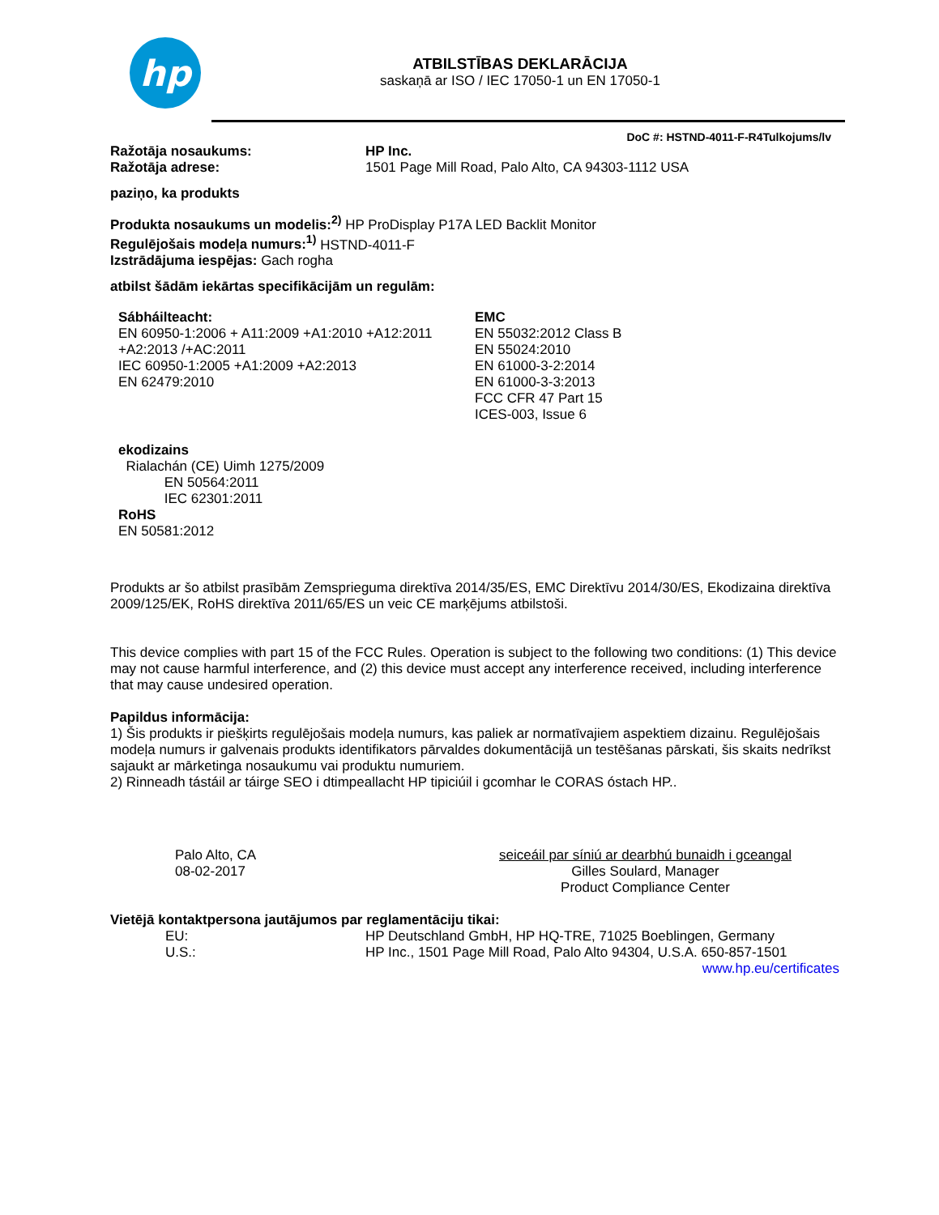hp
ATBILSTĪBAS DEKLARĀCIJA
saskaņā ar ISO / IEC 17050-1 un EN 17050-1
DoC #: HSTND-4011-F-R4Tulkojums/lv
Ražotāja nosaukums: HP Inc.
Ražotāja adrese: 1501 Page Mill Road, Palo Alto, CA 94303-1112 USA
paziņo, ka produkts
Produkta nosaukums un modelis:<sup>2)</sup> HP ProDisplay P17A LED Backlit Monitor
Regulējošais modeļa numurs:<sup>1)</sup> HSTND-4011-F
Izstrādājuma iespējas: Gach rogha
atbilst šādām iekārtas specifikācijām un regulām:
Sábháilteacht:
EN 60950-1:2006 + A11:2009 +A1:2010 +A12:2011
+A2:2013 /+AC:2011
IEC 60950-1:2005 +A1:2009 +A2:2013
EN 62479:2010
EMC
EN 55032:2012 Class B
EN 55024:2010
EN 61000-3-2:2014
EN 61000-3-3:2013
FCC CFR 47 Part 15
ICES-003, Issue 6
ekodizains
Rialachán (CE) Uimh 1275/2009
EN 50564:2011
IEC 62301:2011
RoHS
EN 50581:2012
Produkts ar šo atbilst prasībām Zemsprieguma direktīva 2014/35/ES, EMC Direktīvu 2014/30/ES, Ekodizaina direktīva 2009/125/EK, RoHS direktīva 2011/65/ES un veic CE marķējums atbilstoši.
This device complies with part 15 of the FCC Rules. Operation is subject to the following two conditions: (1) This device may not cause harmful interference, and (2) this device must accept any interference received, including interference that may cause undesired operation.
Papildus informācija:
1) Šis produkts ir piešķirts regulējošais modeļa numurs, kas paliek ar normatīvajiem aspektiem dizainu. Regulējošais modeļa numurs ir galvenais produkts identifikators pārvaldes dokumentācijā un testēšanas pārskati, šis skaits nedrīkst sajaukt ar mārketinga nosaukumu vai produktu numuriem.
2) Rinneadh tástáil ar táirge SEO i dtimpeallacht HP tipiciúil i gcomhar le CORAS óstach HP..
Palo Alto, CA
08-02-2017
seiceáil par síniú ar dearbhú bunaidh i gceangal
Gilles Soulard, Manager
Product Compliance Center
Vietējā kontaktpersona jautājumos par reglamentāciju tikai:
EU: HP Deutschland GmbH, HP HQ-TRE, 71025 Boeblingen, Germany
U.S.: HP Inc., 1501 Page Mill Road, Palo Alto 94304, U.S.A. 650-857-1501
www.hp.eu/certificates